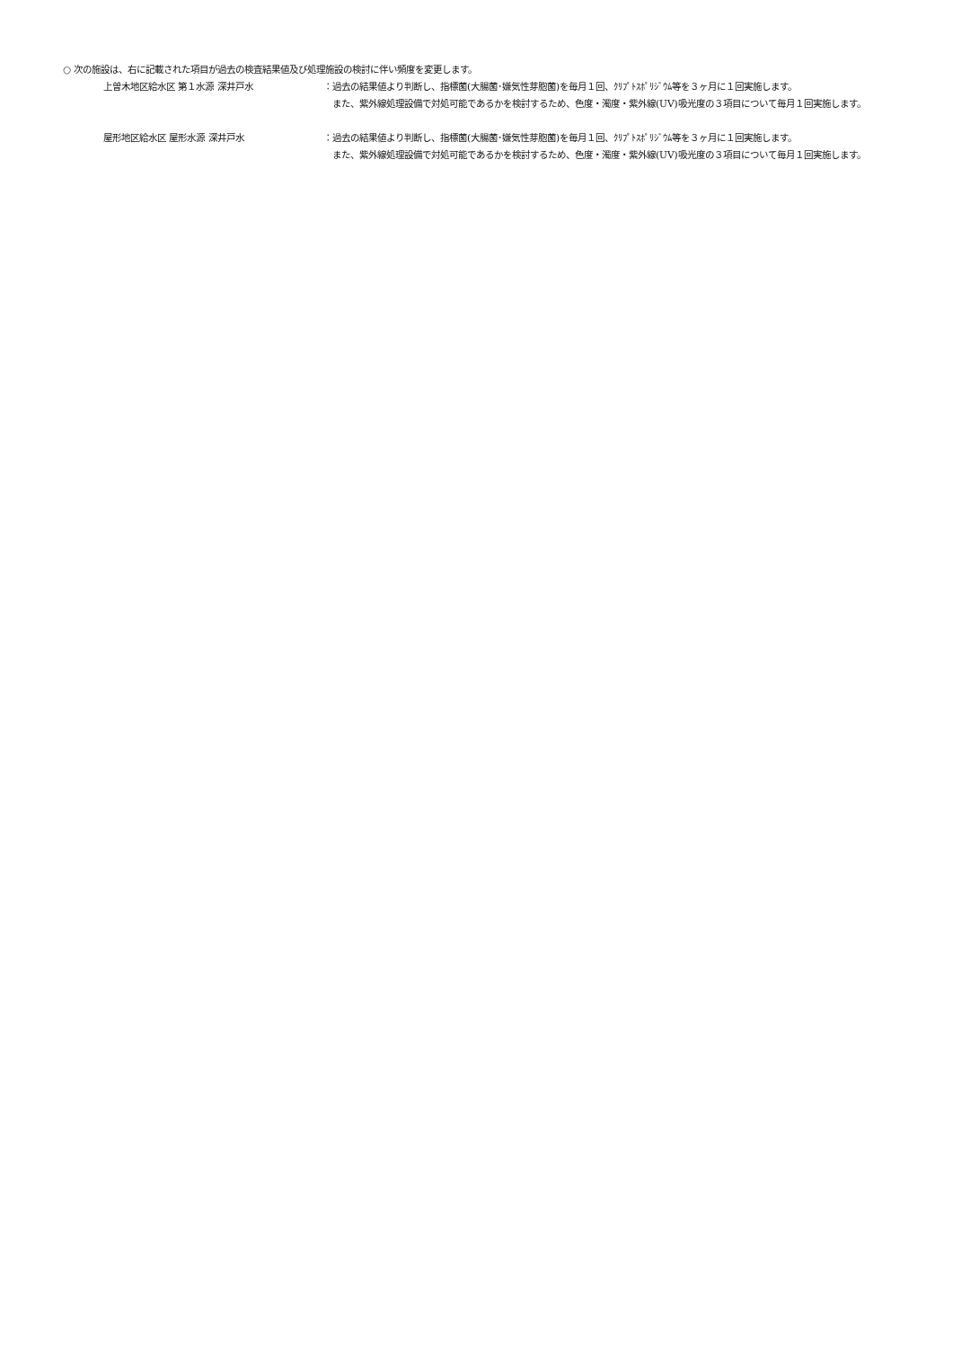○ 次の施設は、右に記載された項目が過去の検査結果値及び処理施設の検討に伴い頻度を変更します。
上曽木地区給水区 第１水源 深井戸水 ：過去の結果値より判断し、指標菌(大腸菌･嫌気性芽胞菌)を毎月１回、ｸﾘﾌﾟﾄｽﾎﾟﾘｼﾞｳﾑ等を３ヶ月に１回実施します。
　また、紫外線処理設備で対処可能であるかを検討するため、色度・濁度・紫外線(UV)吸光度の３項目について毎月１回実施します。
屋形地区給水区 屋形水源 深井戸水 ：過去の結果値より判断し、指標菌(大腸菌･嫌気性芽胞菌)を毎月１回、ｸﾘﾌﾟﾄｽﾎﾟﾘｼﾞｳﾑ等を３ヶ月に１回実施します。
　また、紫外線処理設備で対処可能であるかを検討するため、色度・濁度・紫外線(UV)吸光度の３項目について毎月１回実施します。